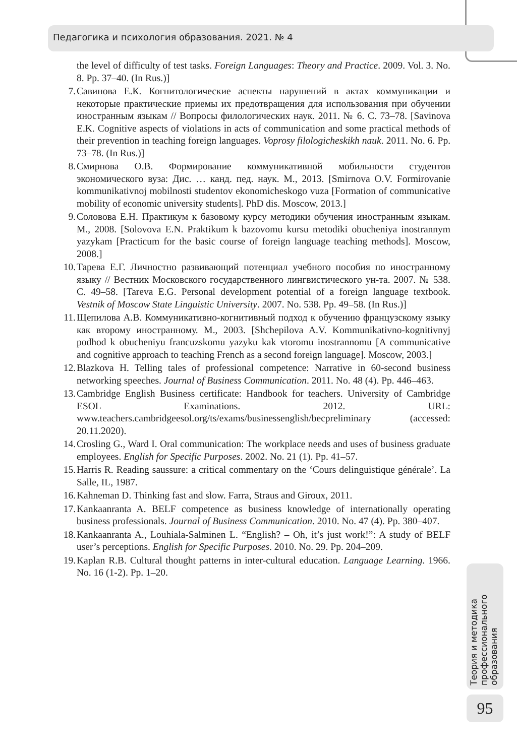Педагогика и психология образования. 2021. № 4
the level of difficulty of test tasks. Foreign Languages: Theory and Practice. 2009. Vol. 3. No. 8. Pp. 37–40. (In Rus.)]
7. Савинова Е.К. Когнитологические аспекты нарушений в актах коммуникации и некоторые практические приемы их предотвращения для использования при обучении иностранным языкам // Вопросы филологических наук. 2011. № 6. С. 73–78. [Savinova E.K. Cognitive aspects of violations in acts of communication and some practical methods of their prevention in teaching foreign languages. Voprosy filologicheskikh nauk. 2011. No. 6. Pp. 73–78. (In Rus.)]
8. Смирнова О.В. Формирование коммуникативной мобильности студентов экономического вуза: Дис. … канд. пед. наук. М., 2013. [Smirnova O.V. Formirovanie kommunikativnoj mobilnosti studentov ekonomicheskogo vuza [Formation of communicative mobility of economic university students]. PhD dis. Moscow, 2013.]
9. Соловова Е.Н. Практикум к базовому курсу методики обучения иностранным языкам. М., 2008. [Solovova E.N. Praktikum k bazovomu kursu metodiki obucheniya inostrannym yazykam [Practicum for the basic course of foreign language teaching methods]. Moscow, 2008.]
10. Тарева Е.Г. Личностно развивающий потенциал учебного пособия по иностранному языку // Вестник Московского государственного лингвистического ун-та. 2007. № 538. С. 49–58. [Tareva E.G. Personal development potential of a foreign language textbook. Vestnik of Moscow State Linguistic University. 2007. No. 538. Pp. 49–58. (In Rus.)]
11. Щепилова А.В. Коммуникативно-когнитивный подход к обучению французскому языку как второму иностранному. М., 2003. [Shchepilova A.V. Kommunikativno-kognitivnyj podhod k obucheniyu francuzskomu yazyku kak vtoromu inostrannomu [A communicative and cognitive approach to teaching French as a second foreign language]. Moscow, 2003.]
12. Blazkova H. Telling tales of professional competence: Narrative in 60-second business networking speeches. Journal of Business Communication. 2011. No. 48 (4). Pp. 446–463.
13. Cambridge English Business certificate: Handbook for teachers. University of Cambridge ESOL Examinations. 2012. URL: www.teachers.cambridgeesol.org/ts/exams/businessenglish/becpreliminary (accessed: 20.11.2020).
14. Crosling G., Ward I. Oral communication: The workplace needs and uses of business graduate employees. English for Specific Purposes. 2002. No. 21 (1). Pp. 41–57.
15. Harris R. Reading saussure: a critical commentary on the ‘Cours delinguistique générale’. La Salle, IL, 1987.
16. Kahneman D. Thinking fast and slow. Farra, Straus and Giroux, 2011.
17. Kankaanranta A. BELF competence as business knowledge of internationally operating business professionals. Journal of Business Communication. 2010. No. 47 (4). Pp. 380–407.
18. Kankaanranta A., Louhiala-Salminen L. “English? – Oh, it’s just work!”: A study of BELF user’s perceptions. English for Specific Purposes. 2010. No. 29. Pp. 204–209.
19. Kaplan R.B. Cultural thought patterns in inter-cultural education. Language Learning. 1966. No. 16 (1-2). Pp. 1–20.
Теория и методика профессионального образования
95